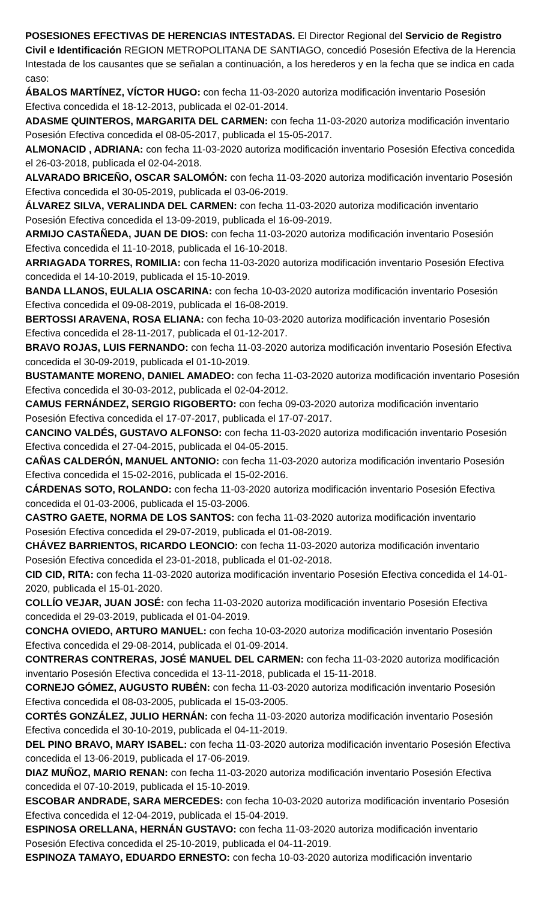POSESIONES EFECTIVAS DE HERENCIAS INTESTADAS. El Director Regional del Servicio de Registro Civil e Identificación REGION METROPOLITANA DE SANTIAGO, concedió Posesión Efectiva de la Herencia Intestada de los causantes que se señalan a continuación, a los herederos y en la fecha que se indica en cada caso:
ÁBALOS MARTÍNEZ, VÍCTOR HUGO: con fecha 11-03-2020 autoriza modificación inventario Posesión Efectiva concedida el 18-12-2013, publicada el 02-01-2014.
ADASME QUINTEROS, MARGARITA DEL CARMEN: con fecha 11-03-2020 autoriza modificación inventario Posesión Efectiva concedida el 08-05-2017, publicada el 15-05-2017.
ALMONACID , ADRIANA: con fecha 11-03-2020 autoriza modificación inventario Posesión Efectiva concedida el 26-03-2018, publicada el 02-04-2018.
ALVARADO BRICEÑO, OSCAR SALOMÓN: con fecha 11-03-2020 autoriza modificación inventario Posesión Efectiva concedida el 30-05-2019, publicada el 03-06-2019.
ÁLVAREZ SILVA, VERALINDA DEL CARMEN: con fecha 11-03-2020 autoriza modificación inventario Posesión Efectiva concedida el 13-09-2019, publicada el 16-09-2019.
ARMIJO CASTAÑEDA, JUAN DE DIOS: con fecha 11-03-2020 autoriza modificación inventario Posesión Efectiva concedida el 11-10-2018, publicada el 16-10-2018.
ARRIAGADA TORRES, ROMILIA: con fecha 11-03-2020 autoriza modificación inventario Posesión Efectiva concedida el 14-10-2019, publicada el 15-10-2019.
BANDA LLANOS, EULALIA OSCARINA: con fecha 10-03-2020 autoriza modificación inventario Posesión Efectiva concedida el 09-08-2019, publicada el 16-08-2019.
BERTOSSI ARAVENA, ROSA ELIANA: con fecha 10-03-2020 autoriza modificación inventario Posesión Efectiva concedida el 28-11-2017, publicada el 01-12-2017.
BRAVO ROJAS, LUIS FERNANDO: con fecha 11-03-2020 autoriza modificación inventario Posesión Efectiva concedida el 30-09-2019, publicada el 01-10-2019.
BUSTAMANTE MORENO, DANIEL AMADEO: con fecha 11-03-2020 autoriza modificación inventario Posesión Efectiva concedida el 30-03-2012, publicada el 02-04-2012.
CAMUS FERNÁNDEZ, SERGIO RIGOBERTO: con fecha 09-03-2020 autoriza modificación inventario Posesión Efectiva concedida el 17-07-2017, publicada el 17-07-2017.
CANCINO VALDÉS, GUSTAVO ALFONSO: con fecha 11-03-2020 autoriza modificación inventario Posesión Efectiva concedida el 27-04-2015, publicada el 04-05-2015.
CAÑAS CALDERÓN, MANUEL ANTONIO: con fecha 11-03-2020 autoriza modificación inventario Posesión Efectiva concedida el 15-02-2016, publicada el 15-02-2016.
CÁRDENAS SOTO, ROLANDO: con fecha 11-03-2020 autoriza modificación inventario Posesión Efectiva concedida el 01-03-2006, publicada el 15-03-2006.
CASTRO GAETE, NORMA DE LOS SANTOS: con fecha 11-03-2020 autoriza modificación inventario Posesión Efectiva concedida el 29-07-2019, publicada el 01-08-2019.
CHÁVEZ BARRIENTOS, RICARDO LEONCIO: con fecha 11-03-2020 autoriza modificación inventario Posesión Efectiva concedida el 23-01-2018, publicada el 01-02-2018.
CID CID, RITA: con fecha 11-03-2020 autoriza modificación inventario Posesión Efectiva concedida el 14-01-2020, publicada el 15-01-2020.
COLLÍO VEJAR, JUAN JOSÉ: con fecha 11-03-2020 autoriza modificación inventario Posesión Efectiva concedida el 29-03-2019, publicada el 01-04-2019.
CONCHA OVIEDO, ARTURO MANUEL: con fecha 10-03-2020 autoriza modificación inventario Posesión Efectiva concedida el 29-08-2014, publicada el 01-09-2014.
CONTRERAS CONTRERAS, JOSÉ MANUEL DEL CARMEN: con fecha 11-03-2020 autoriza modificación inventario Posesión Efectiva concedida el 13-11-2018, publicada el 15-11-2018.
CORNEJO GÓMEZ, AUGUSTO RUBÉN: con fecha 11-03-2020 autoriza modificación inventario Posesión Efectiva concedida el 08-03-2005, publicada el 15-03-2005.
CORTÉS GONZÁLEZ, JULIO HERNÁN: con fecha 11-03-2020 autoriza modificación inventario Posesión Efectiva concedida el 30-10-2019, publicada el 04-11-2019.
DEL PINO BRAVO, MARY ISABEL: con fecha 11-03-2020 autoriza modificación inventario Posesión Efectiva concedida el 13-06-2019, publicada el 17-06-2019.
DIAZ MUÑOZ, MARIO RENAN: con fecha 11-03-2020 autoriza modificación inventario Posesión Efectiva concedida el 07-10-2019, publicada el 15-10-2019.
ESCOBAR ANDRADE, SARA MERCEDES: con fecha 10-03-2020 autoriza modificación inventario Posesión Efectiva concedida el 12-04-2019, publicada el 15-04-2019.
ESPINOSA ORELLANA, HERNÁN GUSTAVO: con fecha 11-03-2020 autoriza modificación inventario Posesión Efectiva concedida el 25-10-2019, publicada el 04-11-2019.
ESPINOZA TAMAYO, EDUARDO ERNESTO: con fecha 10-03-2020 autoriza modificación inventario